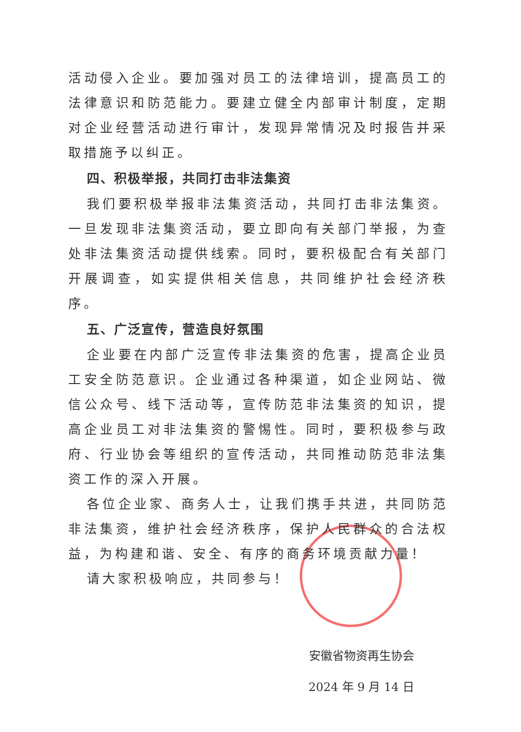活动侵入企业。要加强对员工的法律培训，提高员工的法律意识和防范能力。要建立健全内部审计制度，定期对企业经营活动进行审计，发现异常情况及时报告并采取措施予以纠正。
四、积极举报，共同打击非法集资
我们要积极举报非法集资活动，共同打击非法集资。一旦发现非法集资活动，要立即向有关部门举报，为查处非法集资活动提供线索。同时，要积极配合有关部门开展调查，如实提供相关信息，共同维护社会经济秩序。
五、广泛宣传，营造良好氛围
企业要在内部广泛宣传非法集资的危害，提高企业员工安全防范意识。企业通过各种渠道，如企业网站、微信公众号、线下活动等，宣传防范非法集资的知识，提高企业员工对非法集资的警惕性。同时，要积极参与政府、行业协会等组织的宣传活动，共同推动防范非法集资工作的深入开展。
各位企业家、商务人士，让我们携手共进，共同防范非法集资，维护社会经济秩序，保护人民群众的合法权益，为构建和谐、安全、有序的商务环境贡献力量！
请大家积极响应，共同参与！
安徽省物资再生协会
2024 年 9 月 14 日